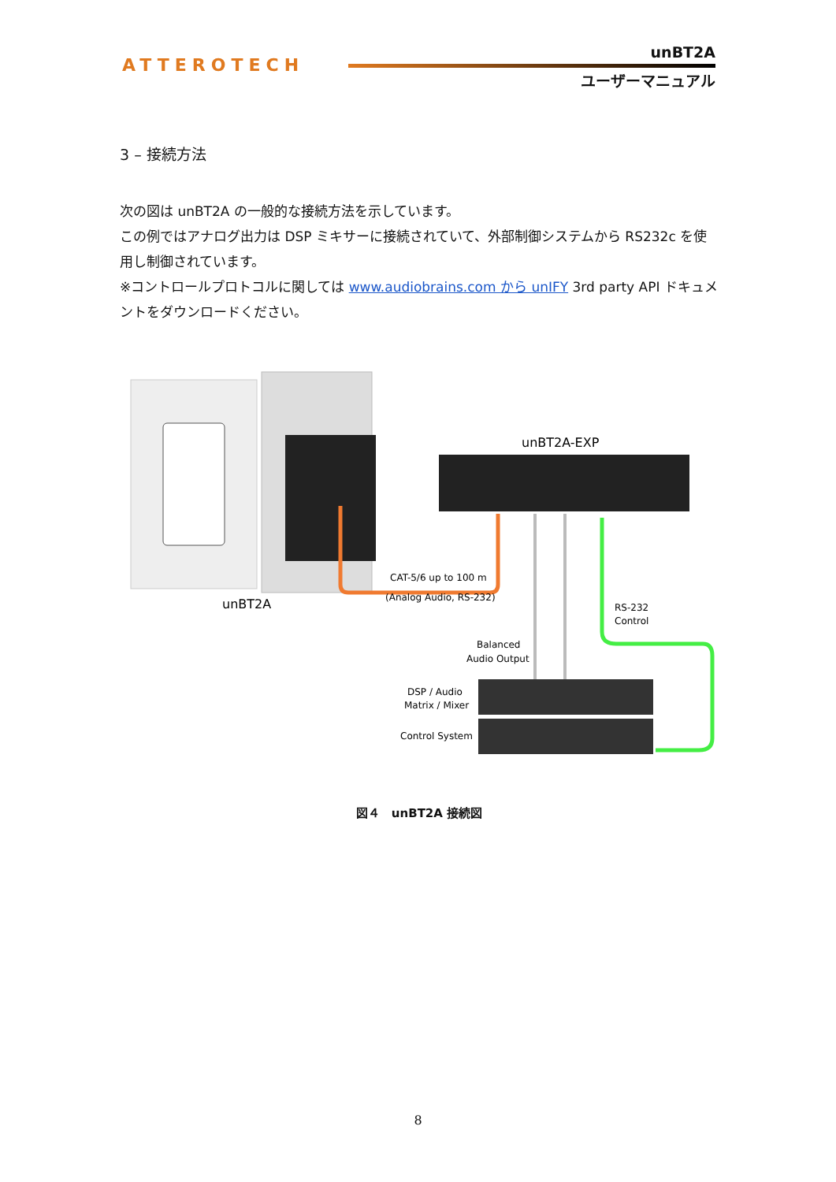ATTEROTECH
unBT2A
ユーザーマニュアル
3 – 接続方法
次の図は unBT2A の一般的な接続方法を示しています。
この例ではアナログ出力は DSP ミキサーに接続されていて、外部制御システムから RS232c を使用し制御されています。
※コントロールプロトコルに関しては www.audiobrains.com から unIFY 3rd party API ドキュメントをダウンロードください。
unBT2A
unBT2A-EXP
CAT-5/6 up to 100 m
(Analog Audio, RS-232)
Balanced
Audio Output
RS-232
Control
DSP / Audio
Matrix / Mixer
Control System
図４　unBT2A 接続図
8